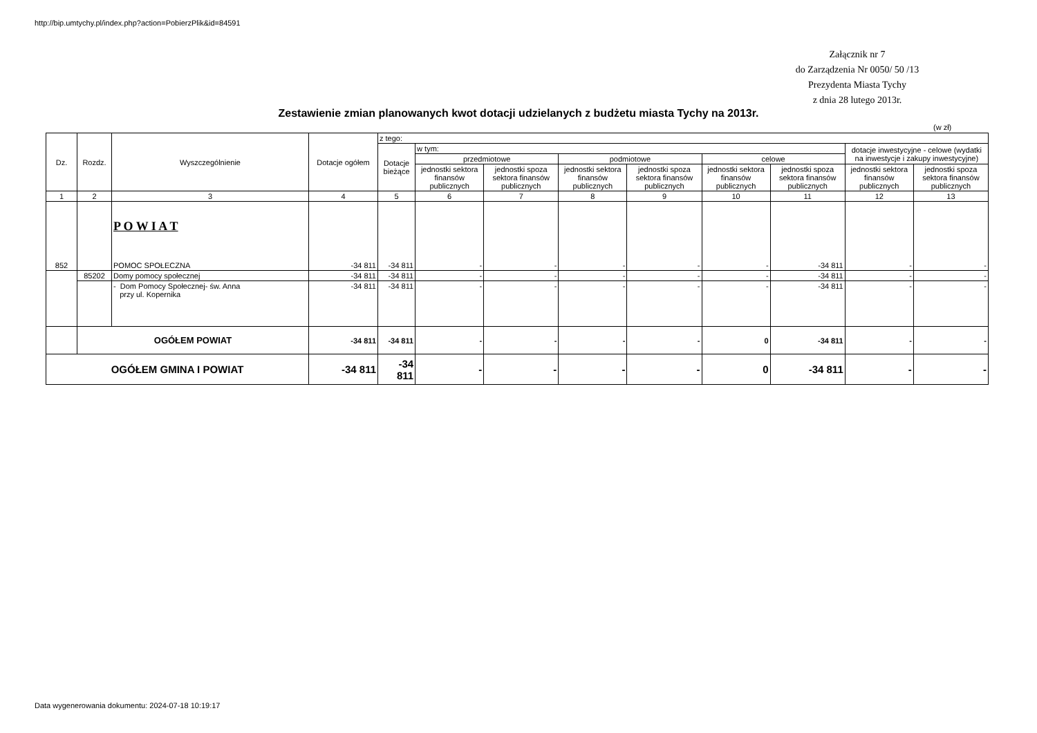http://bip.umtychy.pl/index.php?action=PobierzPlik&id=84591
Załącznik nr 7
do Zarządzenia Nr 0050/ 50 /13
Prezydenta Miasta Tychy
z dnia 28 lutego 2013r.
Zestawienie zmian planowanych kwot dotacji udzielanych z budżetu miasta Tychy na 2013r.
(w zł)
| Dz. | Rozdz. | Wyszczególnienie | Dotacje ogółem | z tego: | | | | | | | | |
| --- | --- | --- | --- | --- | --- | --- | --- | --- | --- | --- | --- | --- |
| | | | | Dotacje bieżące | w tym: | | | | | | dotacje inwestycyjne - celowe (wydatki na inwestycje i zakupy inwestycyjne) | |
| | | | | | przedmiotowe | | podmiotowe | | celowe | | | |
| | | | | | jednostki sektora finansów publicznych | jednostki spoza sektora finansów publicznych | jednostki sektora finansów publicznych | jednostki spoza sektora finansów publicznych | jednostki sektora finansów publicznych | jednostki spoza sektora finansów publicznych | jednostki sektora finansów publicznych | jednostki spoza sektora finansów publicznych |
| 1 | 2 | 3 | 4 | 5 | 6 | 7 | 8 | 9 | 10 | 11 | 12 | 13 |
| 852 | | P O W I A T POMOC SPOŁECZNA | -34 811 | -34 811 | - | - | - | - | - | -34 811 | - | - |
| | 85202 | Domy pomocy społecznej | -34 811 | -34 811 | - | - | - | - | - | -34 811 | - | - |
| | | - Dom Pomocy Społecznej- św. Anna przy ul. Kopernika | -34 811 | -34 811 | - | - | - | - | - | -34 811 | - | - |
| | OGÓŁEM POWIAT | | -34 811 | -34 811 | - | - | - | - | 0 | -34 811 | - | - |
| OGÓŁEM GMINA I POWIAT | | | -34 811 | -34 811 | - | - | - | - | 0 | -34 811 | - | - |
Data wygenerowania dokumentu: 2024-07-18 10:19:17